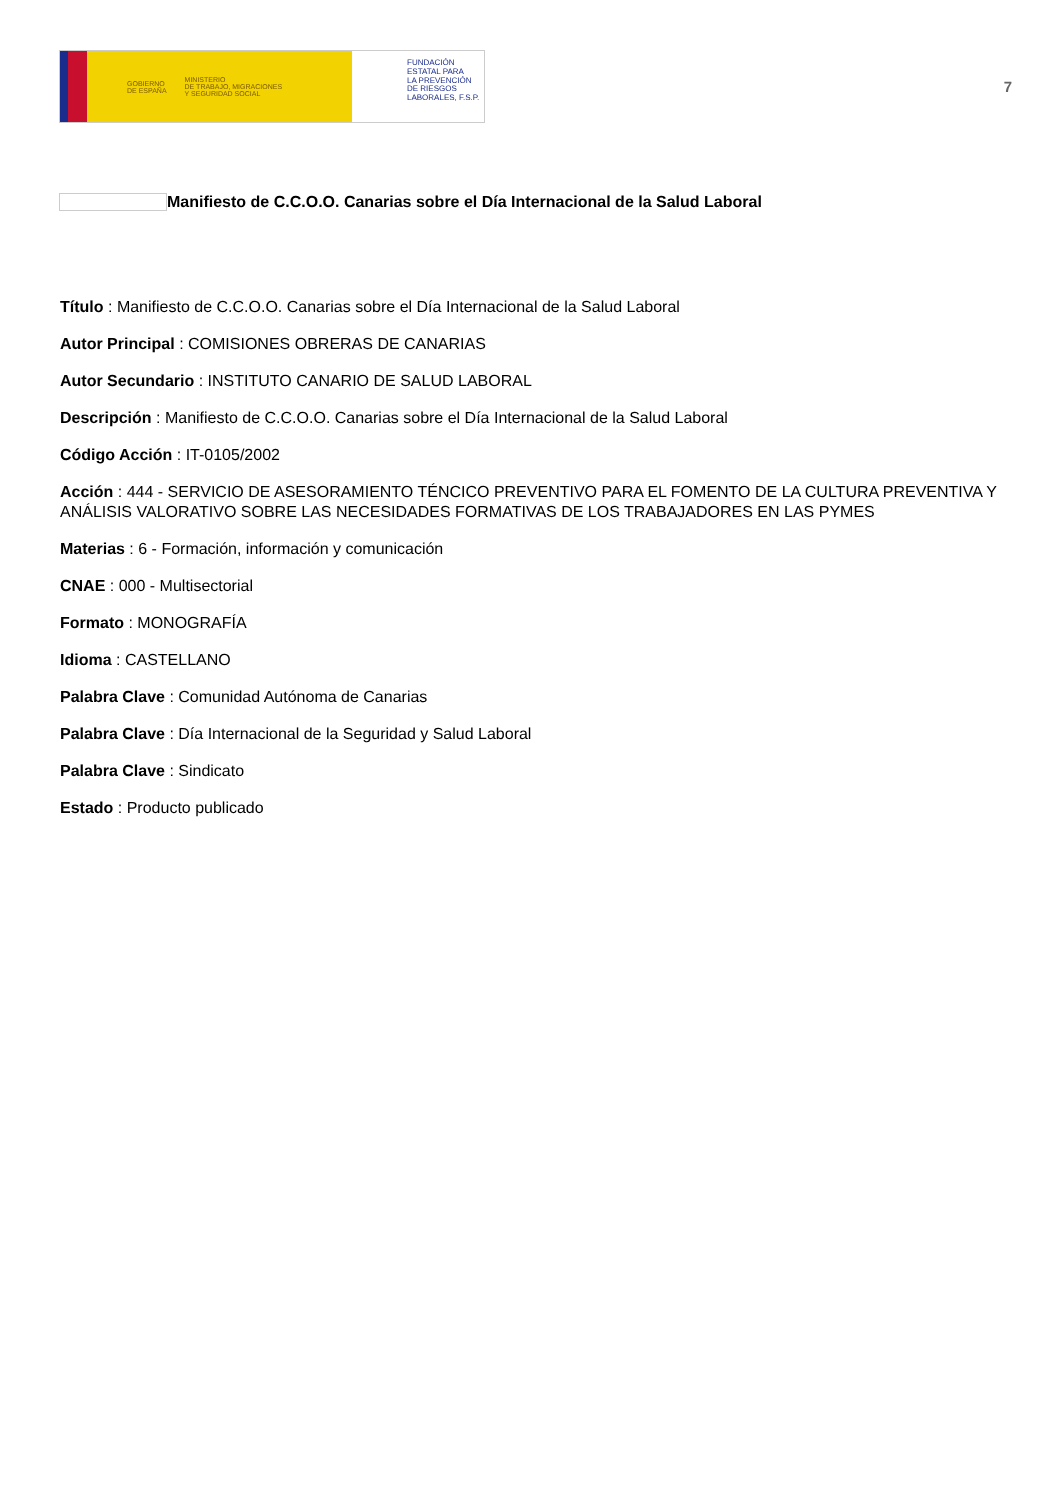GOBIERNO
DE ESPAÑA MINISTERIO
DE TRABAJO, MIGRACIONES
Y SEGURIDAD SOCIAL
FUNDACIÓN
ESTATAL PARA
LA PREVENCIÓN
DE RIESGOS
LABORALES, F.S.P.
7
Manifiesto de C.C.O.O. Canarias sobre el Día Internacional de la Salud Laboral
Título : Manifiesto de C.C.O.O. Canarias sobre el Día Internacional de la Salud Laboral
Autor Principal : COMISIONES OBRERAS DE CANARIAS
Autor Secundario : INSTITUTO CANARIO DE SALUD LABORAL
Descripción : Manifiesto de C.C.O.O. Canarias sobre el Día Internacional de la Salud Laboral
Código Acción : IT-0105/2002
Acción : 444 - SERVICIO DE ASESORAMIENTO TÉNCICO PREVENTIVO PARA EL FOMENTO DE LA CULTURA PREVENTIVA Y ANÁLISIS VALORATIVO SOBRE LAS NECESIDADES FORMATIVAS DE LOS TRABAJADORES EN LAS PYMES
Materias : 6 - Formación, información y comunicación
CNAE : 000 - Multisectorial
Formato : MONOGRAFÍA
Idioma : CASTELLANO
Palabra Clave : Comunidad Autónoma de Canarias
Palabra Clave : Día Internacional de la Seguridad y Salud Laboral
Palabra Clave : Sindicato
Estado : Producto publicado